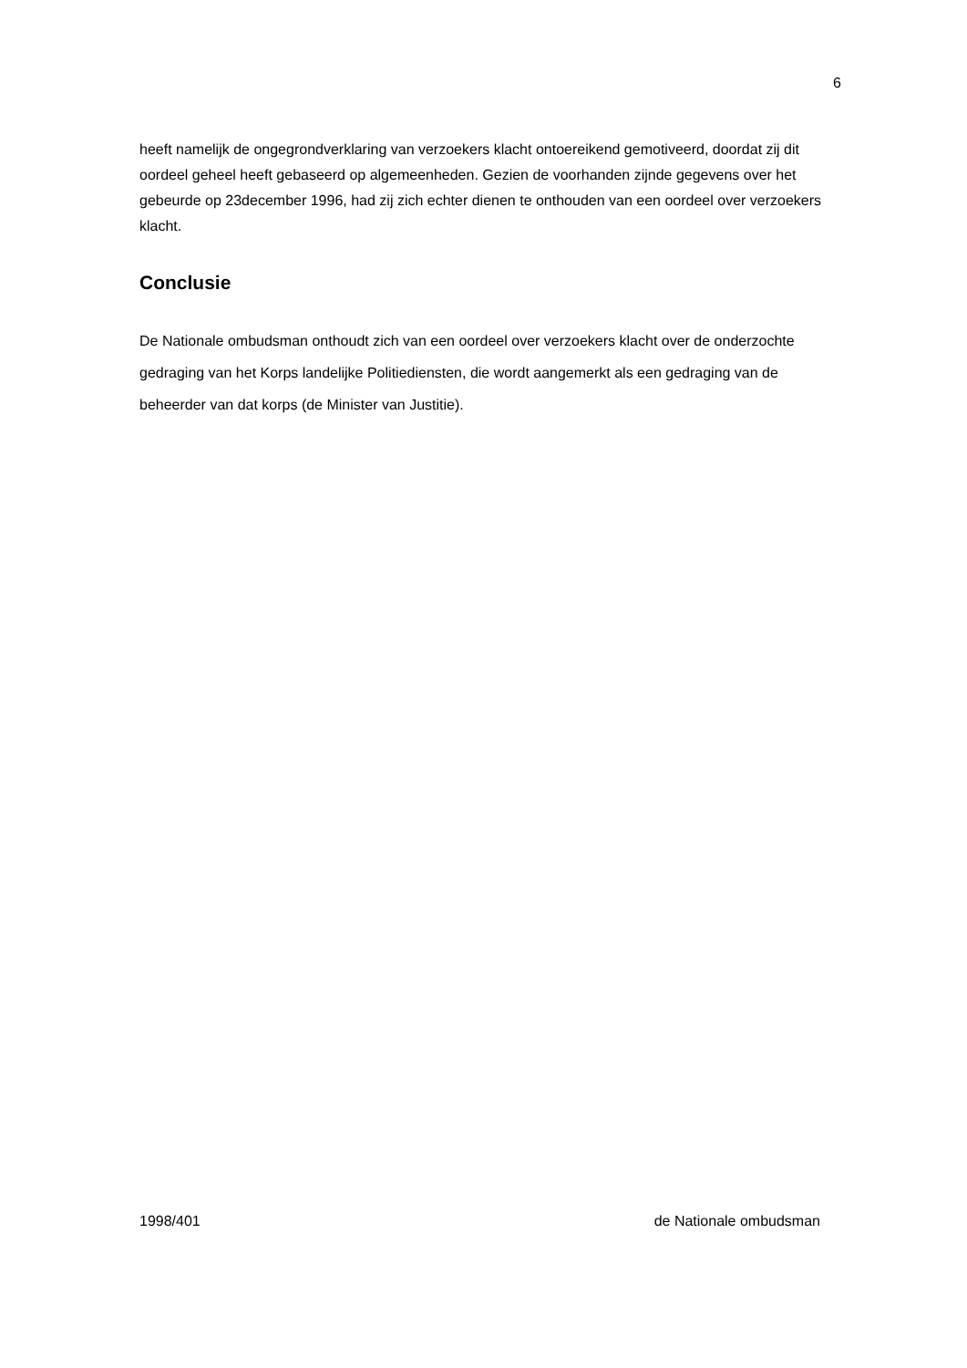6
heeft namelijk de ongegrondverklaring van verzoekers klacht ontoereikend gemotiveerd, doordat zij dit oordeel geheel heeft gebaseerd op algemeenheden. Gezien de voorhanden zijnde gegevens over het gebeurde op 23december 1996, had zij zich echter dienen te onthouden van een oordeel over verzoekers klacht.
Conclusie
De Nationale ombudsman onthoudt zich van een oordeel over verzoekers klacht over de onderzochte gedraging van het Korps landelijke Politiediensten, die wordt aangemerkt als een gedraging van de beheerder van dat korps (de Minister van Justitie).
1998/401 de Nationale ombudsman